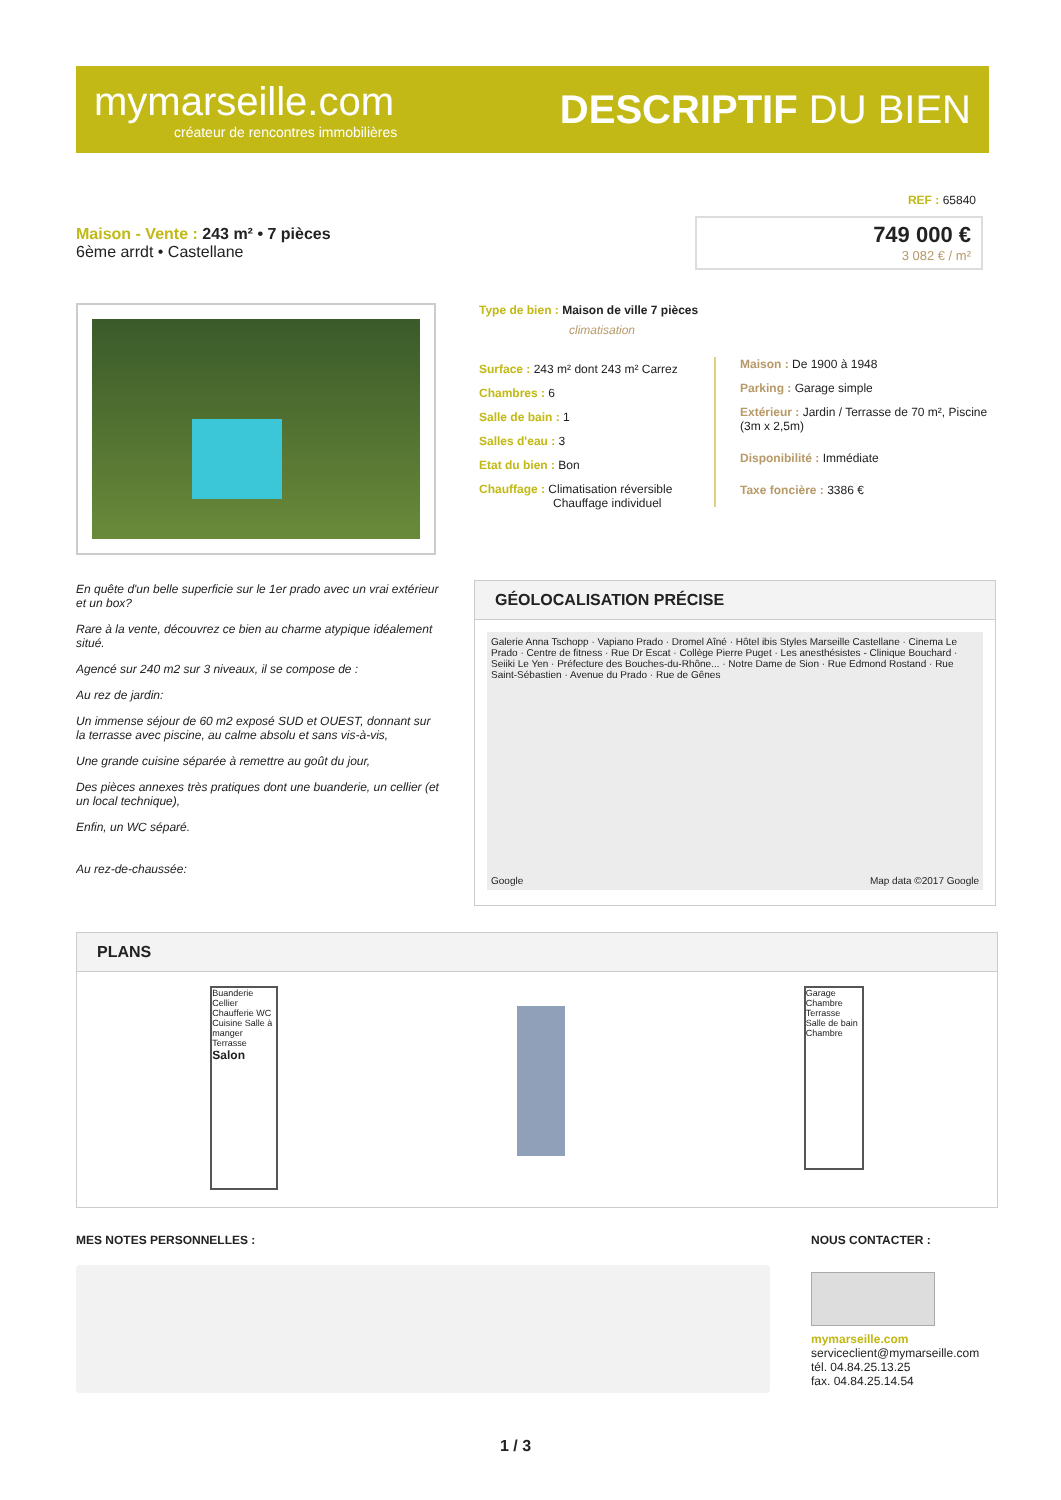mymarseille.com
créateur de rencontres immobilières
DESCRIPTIF DU BIEN
REF : 65840
Maison - Vente : 243 m² • 7 pièces
6ème arrdt • Castellane
749 000 €
3 082 € / m²
Type de bien : Maison de ville 7 pièces
climatisation
Surface : 243 m² dont 243 m² Carrez
Chambres : 6
Salle de bain : 1
Salles d'eau : 3
Etat du bien : Bon
Chauffage : Climatisation réversible
Chauffage individuel
Maison : De 1900 à 1948
Parking : Garage simple
Extérieur : Jardin / Terrasse de 70 m², Piscine (3m x 2,5m)
Disponibilité : Immédiate
Taxe foncière : 3386 €
En quête d'un belle superficie sur le 1er prado avec un vrai extérieur et un box?
Rare à la vente, découvrez ce bien au charme atypique idéalement situé.
Agencé sur 240 m2 sur 3 niveaux, il se compose de :
Au rez de jardin:
Un immense séjour de 60 m2 exposé SUD et OUEST, donnant sur la terrasse avec piscine, au calme absolu et sans vis-à-vis,
Une grande cuisine séparée à remettre au goût du jour,
Des pièces annexes très pratiques dont une buanderie, un cellier (et un local technique),
Enfin, un WC séparé.
Au rez-de-chaussée:
GÉOLOCALISATION PRÉCISE
Galerie Anna Tschopp · Vapiano Prado · Dromel Aîné · Hôtel ibis Styles Marseille Castellane · Cinema Le Prado · Centre de fitness · Rue Dr Escat · Collège Pierre Puget · Les anesthésistes - Clinique Bouchard · Seiiki Le Yen · Préfecture des Bouches-du-Rhône... · Notre Dame de Sion · Rue Edmond Rostand · Rue Saint-Sébastien · Avenue du Prado · Rue de Gênes
Google Map data ©2017 Google
PLANS
Buanderie Cellier Chaufferie WC Cuisine Salle à manger Terrasse Salon
Garage Chambre Terrasse Salle de bain Chambre
MES NOTES PERSONNELLES : NOUS CONTACTER :
mymarseille.com
serviceclient@mymarseille.com
tél. 04.84.25.13.25
fax. 04.84.25.14.54
1 / 3